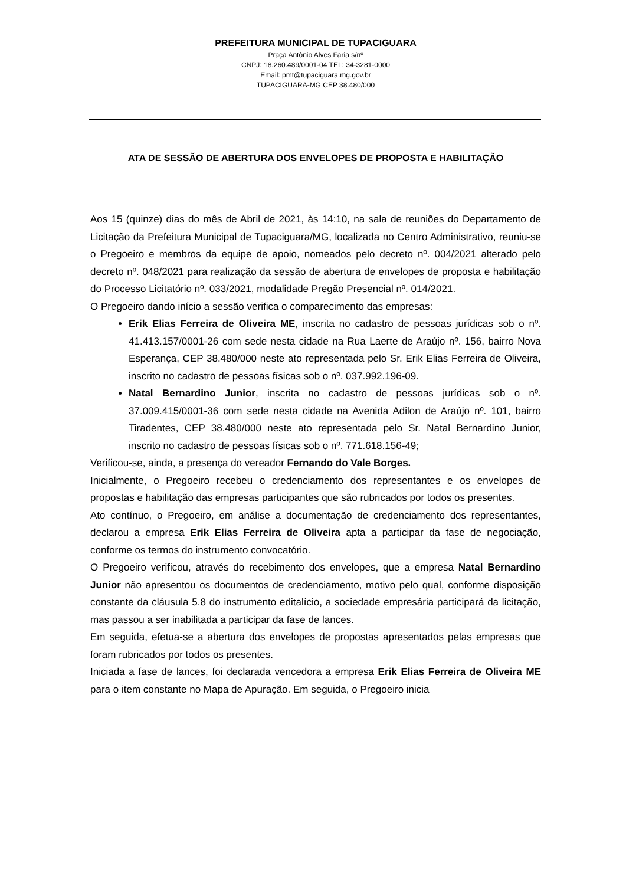PREFEITURA MUNICIPAL DE TUPACIGUARA
Praça Antônio Alves Faria s/nº
CNPJ: 18.260.489/0001-04 TEL: 34-3281-0000
Email: pmt@tupaciguara.mg.gov.br
TUPACIGUARA-MG CEP 38.480/000
ATA DE SESSÃO DE ABERTURA DOS ENVELOPES DE PROPOSTA E HABILITAÇÃO
Aos 15 (quinze) dias do mês de Abril de 2021, às 14:10, na sala de reuniões do Departamento de Licitação da Prefeitura Municipal de Tupaciguara/MG, localizada no Centro Administrativo, reuniu-se o Pregoeiro e membros da equipe de apoio, nomeados pelo decreto nº. 004/2021 alterado pelo decreto nº. 048/2021 para realização da sessão de abertura de envelopes de proposta e habilitação do Processo Licitatório nº. 033/2021, modalidade Pregão Presencial nº. 014/2021.
O Pregoeiro dando início a sessão verifica o comparecimento das empresas:
Erik Elias Ferreira de Oliveira ME, inscrita no cadastro de pessoas jurídicas sob o nº. 41.413.157/0001-26 com sede nesta cidade na Rua Laerte de Araújo nº. 156, bairro Nova Esperança, CEP 38.480/000 neste ato representada pelo Sr. Erik Elias Ferreira de Oliveira, inscrito no cadastro de pessoas físicas sob o nº. 037.992.196-09.
Natal Bernardino Junior, inscrita no cadastro de pessoas jurídicas sob o nº. 37.009.415/0001-36 com sede nesta cidade na Avenida Adilon de Araújo nº. 101, bairro Tiradentes, CEP 38.480/000 neste ato representada pelo Sr. Natal Bernardino Junior, inscrito no cadastro de pessoas físicas sob o nº. 771.618.156-49;
Verificou-se, ainda, a presença do vereador Fernando do Vale Borges.
Inicialmente, o Pregoeiro recebeu o credenciamento dos representantes e os envelopes de propostas e habilitação das empresas participantes que são rubricados por todos os presentes.
Ato contínuo, o Pregoeiro, em análise a documentação de credenciamento dos representantes, declarou a empresa Erik Elias Ferreira de Oliveira apta a participar da fase de negociação, conforme os termos do instrumento convocatório.
O Pregoeiro verificou, através do recebimento dos envelopes, que a empresa Natal Bernardino Junior não apresentou os documentos de credenciamento, motivo pelo qual, conforme disposição constante da cláusula 5.8 do instrumento editalício, a sociedade empresária participará da licitação, mas passou a ser inabilitada a participar da fase de lances.
Em seguida, efetua-se a abertura dos envelopes de propostas apresentados pelas empresas que foram rubricados por todos os presentes.
Iniciada a fase de lances, foi declarada vencedora a empresa Erik Elias Ferreira de Oliveira ME para o item constante no Mapa de Apuração. Em seguida, o Pregoeiro inicia